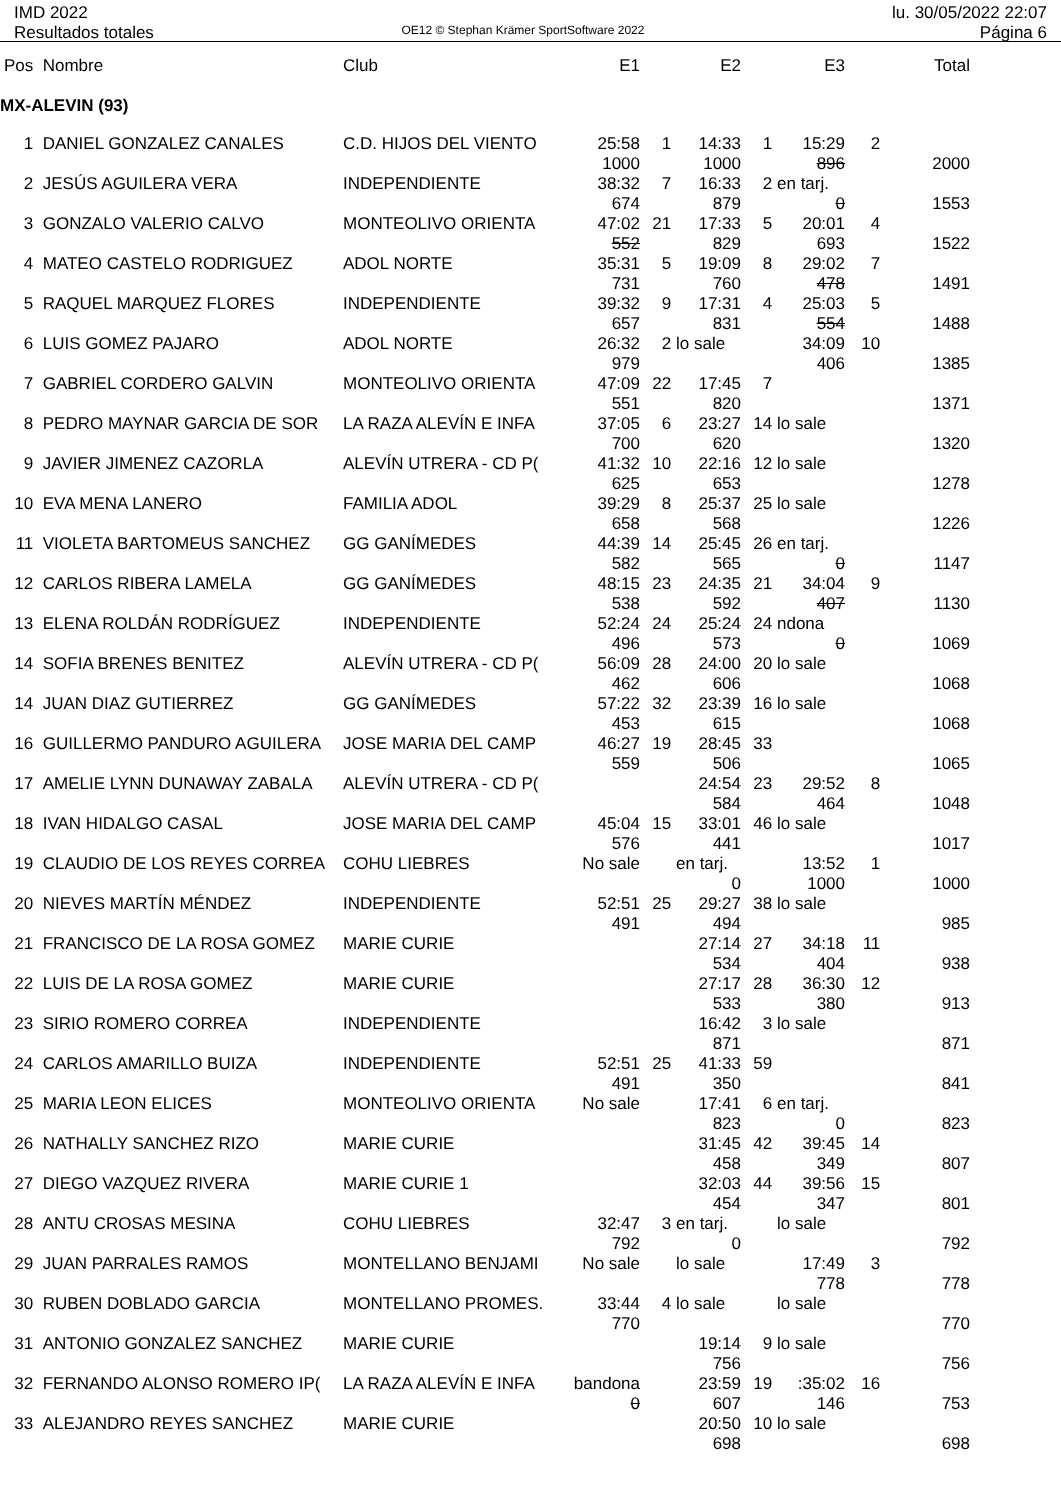IMD 2022
Resultados totales
OE12 © Stephan Krämer SportSoftware 2022
lu. 30/05/2022 22:07
Página 6
| Pos | Nombre | Club | E1 | | E2 | | E3 | | Total |
| --- | --- | --- | --- | --- | --- | --- | --- | --- | --- |
| MX-ALEVIN (93) | | | | | | | | | |
| 1 | DANIEL GONZALEZ CANALES | C.D. HIJOS DEL VIENTO | 25:58 | 1 | 14:33 | 1 | 15:29 | 2 | |
| | | | 1000 | | 1000 | | 896 | | 2000 |
| 2 | JESÚS AGUILERA VERA | INDEPENDIENTE | 38:32 | 7 | 16:33 | 2 | en tarj. | | |
| | | | 674 | | 879 | | 0 | | 1553 |
| 3 | GONZALO VALERIO CALVO | MONTEOLIVO ORIENTA | 47:02 | 21 | 17:33 | 5 | 20:01 | 4 | |
| | | | 552 | | 829 | | 693 | | 1522 |
| 4 | MATEO CASTELO RODRIGUEZ | ADOL NORTE | 35:31 | 5 | 19:09 | 8 | 29:02 | 7 | |
| | | | 731 | | 760 | | 478 | | 1491 |
| 5 | RAQUEL MARQUEZ FLORES | INDEPENDIENTE | 39:32 | 9 | 17:31 | 4 | 25:03 | 5 | |
| | | | 657 | | 831 | | 554 | | 1488 |
| 6 | LUIS GOMEZ PAJARO | ADOL NORTE | 26:32 | 2 | lo sale | | 34:09 | 10 | |
| | | | 979 | | | | 406 | | 1385 |
| 7 | GABRIEL CORDERO GALVIN | MONTEOLIVO ORIENTA | 47:09 | 22 | 17:45 | 7 | | | |
| | | | 551 | | 820 | | | | 1371 |
| 8 | PEDRO MAYNAR GARCIA DE SOR | LA RAZA ALEVÍN E INFA | 37:05 | 6 | 23:27 | 14 | lo sale | | |
| | | | 700 | | 620 | | | | 1320 |
| 9 | JAVIER JIMENEZ CAZORLA | ALEVÍN UTRERA - CD P( | 41:32 | 10 | 22:16 | 12 | lo sale | | |
| | | | 625 | | 653 | | | | 1278 |
| 10 | EVA MENA LANERO | FAMILIA ADOL | 39:29 | 8 | 25:37 | 25 | lo sale | | |
| | | | 658 | | 568 | | | | 1226 |
| 11 | VIOLETA BARTOMEUS SANCHEZ | GG GANÍMEDES | 44:39 | 14 | 25:45 | 26 | en tarj. | | |
| | | | 582 | | 565 | | 0 | | 1147 |
| 12 | CARLOS RIBERA LAMELA | GG GANÍMEDES | 48:15 | 23 | 24:35 | 21 | 34:04 | 9 | |
| | | | 538 | | 592 | | 407 | | 1130 |
| 13 | ELENA ROLDÁN RODRÍGUEZ | INDEPENDIENTE | 52:24 | 24 | 25:24 | 24 | ndona | | |
| | | | 496 | | 573 | | 0 | | 1069 |
| 14 | SOFIA BRENES BENITEZ | ALEVÍN UTRERA - CD P( | 56:09 | 28 | 24:00 | 20 | lo sale | | |
| | | | 462 | | 606 | | | | 1068 |
| 14 | JUAN DIAZ GUTIERREZ | GG GANÍMEDES | 57:22 | 32 | 23:39 | 16 | lo sale | | |
| | | | 453 | | 615 | | | | 1068 |
| 16 | GUILLERMO PANDURO AGUILERA | JOSE MARIA DEL CAMP | 46:27 | 19 | 28:45 | 33 | | | |
| | | | 559 | | 506 | | | | 1065 |
| 17 | AMELIE LYNN DUNAWAY ZABALA | ALEVÍN UTRERA - CD P( | | | 24:54 | 23 | 29:52 | 8 | |
| | | | | | 584 | | 464 | | 1048 |
| 18 | IVAN HIDALGO CASAL | JOSE MARIA DEL CAMP | 45:04 | 15 | 33:01 | 46 | lo sale | | |
| | | | 576 | | 441 | | | | 1017 |
| 19 | CLAUDIO DE LOS REYES CORREA | COHU LIEBRES | No sale | | en tarj. | | 13:52 | 1 | |
| | | | | | 0 | | 1000 | | 1000 |
| 20 | NIEVES MARTÍN MÉNDEZ | INDEPENDIENTE | 52:51 | 25 | 29:27 | 38 | lo sale | | |
| | | | 491 | | 494 | | | | 985 |
| 21 | FRANCISCO DE LA ROSA GOMEZ | MARIE CURIE | | | 27:14 | 27 | 34:18 | 11 | |
| | | | | | 534 | | 404 | | 938 |
| 22 | LUIS DE LA ROSA GOMEZ | MARIE CURIE | | | 27:17 | 28 | 36:30 | 12 | |
| | | | | | 533 | | 380 | | 913 |
| 23 | SIRIO ROMERO CORREA | INDEPENDIENTE | | | 16:42 | 3 | lo sale | | |
| | | | | | 871 | | | | 871 |
| 24 | CARLOS AMARILLO BUIZA | INDEPENDIENTE | 52:51 | 25 | 41:33 | 59 | | | |
| | | | 491 | | 350 | | | | 841 |
| 25 | MARIA LEON ELICES | MONTEOLIVO ORIENTA | No sale | | 17:41 | 6 | en tarj. | | |
| | | | | | 823 | | 0 | | 823 |
| 26 | NATHALLY SANCHEZ RIZO | MARIE CURIE | | | 31:45 | 42 | 39:45 | 14 | |
| | | | | | 458 | | 349 | | 807 |
| 27 | DIEGO VAZQUEZ RIVERA | MARIE CURIE 1 | | | 32:03 | 44 | 39:56 | 15 | |
| | | | | | 454 | | 347 | | 801 |
| 28 | ANTU CROSAS MESINA | COHU LIEBRES | 32:47 | 3 | en tarj. | | lo sale | | |
| | | | 792 | | 0 | | | | 792 |
| 29 | JUAN PARRALES RAMOS | MONTELLANO BENJAMI | No sale | | lo sale | | 17:49 | 3 | |
| | | | | | | | 778 | | 778 |
| 30 | RUBEN DOBLADO GARCIA | MONTELLANO PROMES. | 33:44 | 4 | lo sale | | lo sale | | |
| | | | 770 | | | | | | 770 |
| 31 | ANTONIO GONZALEZ SANCHEZ | MARIE CURIE | | | 19:14 | 9 | lo sale | | |
| | | | | | 756 | | | | 756 |
| 32 | FERNANDO ALONSO ROMERO IP( | LA RAZA ALEVÍN E INFA | bandona | | 23:59 | 19 | :35:02 | 16 | |
| | | | 0 | | 607 | | 146 | | 753 |
| 33 | ALEJANDRO REYES SANCHEZ | MARIE CURIE | | | 20:50 | 10 | lo sale | | |
| | | | | | 698 | | | | 698 |